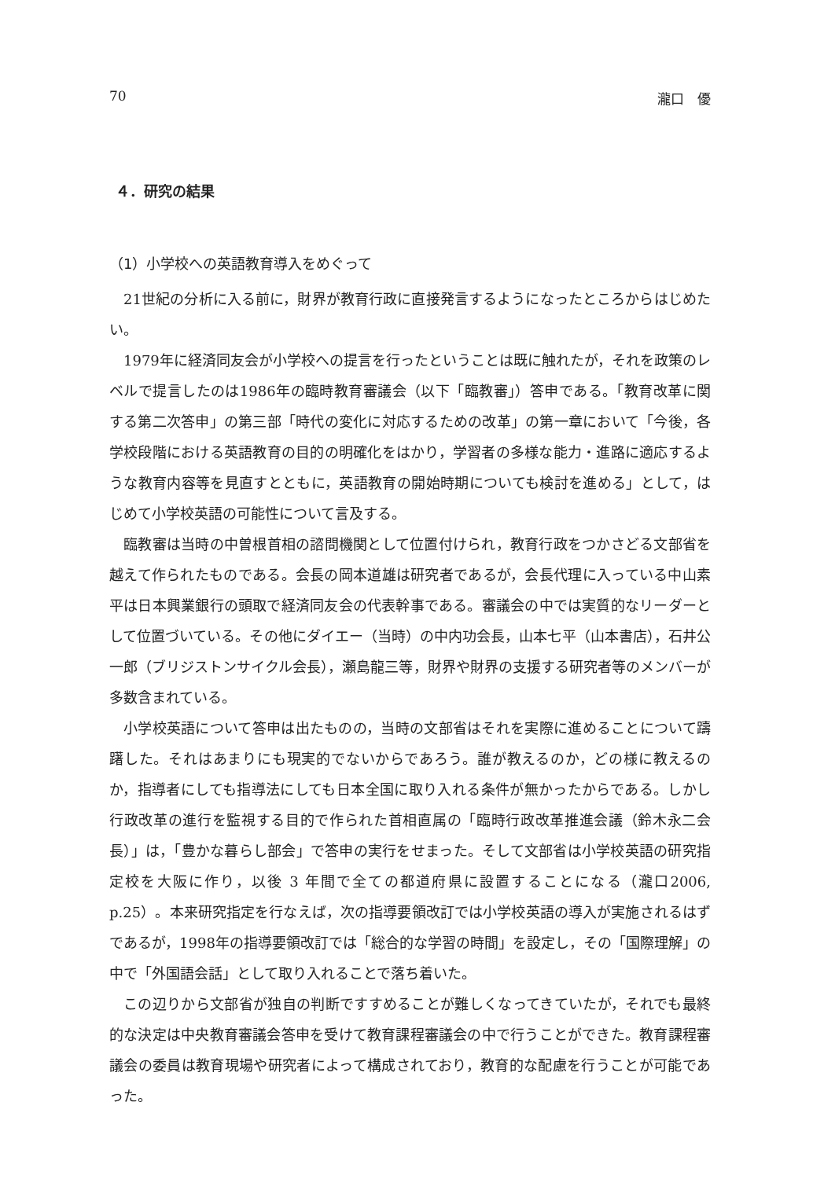70 瀧口　優
４．研究の結果
（1）小学校への英語教育導入をめぐって
21世紀の分析に入る前に，財界が教育行政に直接発言するようになったところからはじめたい。
1979年に経済同友会が小学校への提言を行ったということは既に触れたが，それを政策のレベルで提言したのは1986年の臨時教育審議会（以下「臨教審」）答申である。「教育改革に関する第二次答申」の第三部「時代の変化に対応するための改革」の第一章において「今後，各学校段階における英語教育の目的の明確化をはかり，学習者の多様な能力・進路に適応するような教育内容等を見直すとともに，英語教育の開始時期についても検討を進める」として，はじめて小学校英語の可能性について言及する。
臨教審は当時の中曽根首相の諮問機関として位置付けられ，教育行政をつかさどる文部省を越えて作られたものである。会長の岡本道雄は研究者であるが，会長代理に入っている中山素平は日本興業銀行の頭取で経済同友会の代表幹事である。審議会の中では実質的なリーダーとして位置づいている。その他にダイエー（当時）の中内功会長，山本七平（山本書店），石井公一郎（ブリジストンサイクル会長），瀬島龍三等，財界や財界の支援する研究者等のメンバーが多数含まれている。
小学校英語について答申は出たものの，当時の文部省はそれを実際に進めることについて躊躇した。それはあまりにも現実的でないからであろう。誰が教えるのか，どの様に教えるのか，指導者にしても指導法にしても日本全国に取り入れる条件が無かったからである。しかし行政改革の進行を監視する目的で作られた首相直属の「臨時行政改革推進会議（鈴木永二会長）」は，「豊かな暮らし部会」で答申の実行をせまった。そして文部省は小学校英語の研究指定校を大阪に作り，以後 3 年間で全ての都道府県に設置することになる（瀧口2006, p.25）。本来研究指定を行なえば，次の指導要領改訂では小学校英語の導入が実施されるはずであるが，1998年の指導要領改訂では「総合的な学習の時間」を設定し，その「国際理解」の中で「外国語会話」として取り入れることで落ち着いた。
この辺りから文部省が独自の判断ですすめることが難しくなってきていたが，それでも最終的な決定は中央教育審議会答申を受けて教育課程審議会の中で行うことができた。教育課程審議会の委員は教育現場や研究者によって構成されており，教育的な配慮を行うことが可能であった。